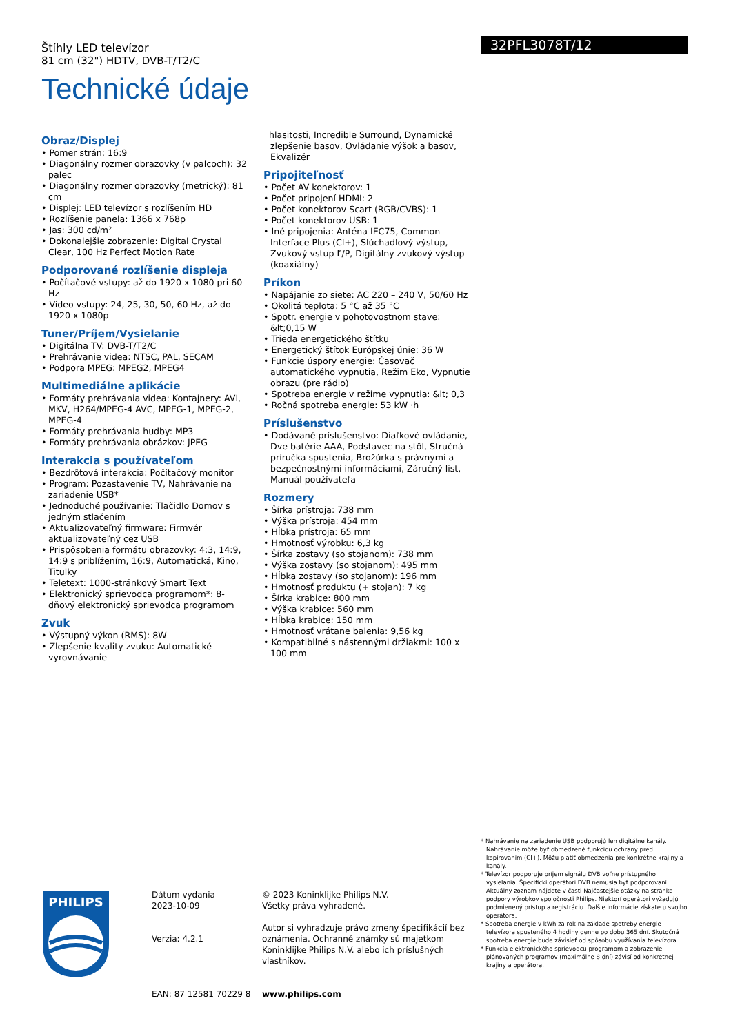Štíhly LED televízor
81 cm (32") HDTV, DVB-T/T2/C
Technické údaje
32PFL3078T/12
Obraz/Displej
• Pomer strán: 16:9
• Diagonálny rozmer obrazovky (v palcoch): 32 palec
• Diagonálny rozmer obrazovky (metrický): 81 cm
• Displej: LED televízor s rozlíšením HD
• Rozlíšenie panela: 1366 x 768p
• Jas: 300 cd/m²
• Dokonalejšie zobrazenie: Digital Crystal Clear, 100 Hz Perfect Motion Rate
Podporované rozlíšenie displeja
• Počítačové vstupy: až do 1920 x 1080 pri 60 Hz
• Video vstupy: 24, 25, 30, 50, 60 Hz, až do 1920 x 1080p
Tuner/Príjem/Vysielanie
• Digitálna TV: DVB-T/T2/C
• Prehrávanie videa: NTSC, PAL, SECAM
• Podpora MPEG: MPEG2, MPEG4
Multimediálne aplikácie
• Formáty prehrávania videa: Kontajnery: AVI, MKV, H264/MPEG-4 AVC, MPEG-1, MPEG-2, MPEG-4
• Formáty prehrávania hudby: MP3
• Formáty prehrávania obrázkov: JPEG
Interakcia s používateľom
• Bezdrôtová interakcia: Počítačový monitor
• Program: Pozastavenie TV, Nahrávanie na zariadenie USB*
• Jednoduché používanie: Tlačidlo Domov s jedným stlačením
• Aktualizovateľný firmware: Firmvér aktualizovateľný cez USB
• Prispôsobenia formátu obrazovky: 4:3, 14:9, 14:9 s priblížením, 16:9, Automatická, Kino, Titulky
• Teletext: 1000-stránkový Smart Text
• Elektronický sprievodca programom*: 8-dňový elektronický sprievodca programom
Zvuk
• Výstupný výkon (RMS): 8W
• Zlepšenie kvality zvuku: Automatické vyrovnávanie
hlasitosti, Incredible Surround, Dynamické zlepšenie basov, Ovládanie výšok a basov, Ekvalizér
Pripojiteľnosť
• Počet AV konektorov: 1
• Počet pripojení HDMI: 2
• Počet konektorov Scart (RGB/CVBS): 1
• Počet konektorov USB: 1
• Iné pripojenia: Anténa IEC75, Common Interface Plus (CI+), Slúchadlový výstup, Zvukový vstup Ľ/P, Digitálny zvukový výstup (koaxiálny)
Príkon
• Napájanie zo siete: AC 220 – 240 V, 50/60 Hz
• Okolitá teplota: 5 °C až 35 °C
• Spotr. energie v pohotovostnom stave: &lt;0,15 W
• Trieda energetického štítku
• Energetický štítok Európskej únie: 36 W
• Funkcie úspory energie: Časovač automatického vypnutia, Režim Eko, Vypnutie obrazu (pre rádio)
• Spotreba energie v režime vypnutia: &lt; 0,3
• Ročná spotreba energie: 53 kW ·h
Príslušenstvo
• Dodávané príslušenstvo: Diaľkové ovládanie, Dve batérie AAA, Podstavec na stôl, Stručná príručka spustenia, Brožúrka s právnymi a bezpečnostnými informáciami, Záručný list, Manuál používateľa
Rozmery
• Šírka prístroja: 738 mm
• Výška prístroja: 454 mm
• Hĺbka prístroja: 65 mm
• Hmotnosť výrobku: 6,3 kg
• Šírka zostavy (so stojanom): 738 mm
• Výška zostavy (so stojanom): 495 mm
• Hĺbka zostavy (so stojanom): 196 mm
• Hmotnosť produktu (+ stojan): 7 kg
• Šírka krabice: 800 mm
• Výška krabice: 560 mm
• Hĺbka krabice: 150 mm
• Hmotnosť vrátane balenia: 9,56 kg
• Kompatibilné s nástennými držiakmi: 100 x 100 mm
* Nahrávanie na zariadenie USB podporujú len digitálne kanály. Nahrávanie môže byť obmedzené funkciou ochrany pred kopírovaním (CI+). Môžu platiť obmedzenia pre konkrétne krajiny a kanály.
* Televízor podporuje príjem signálu DVB voľne prístupného vysielania. Špecifickí operátori DVB nemusia byť podporovaní. Aktuálny zoznam nájdete v časti Najčastejšie otázky na stránke podpory výrobkov spoločnosti Philips. Niektorí operátori vyžadujú podmienený prístup a registráciu. Ďalšie informácie získate u svojho operátora.
* Spotreba energie v kWh za rok na základe spotreby energie televízora spusteného 4 hodiny denne po dobu 365 dní. Skutočná spotreba energie bude závisieť od spôsobu využívania televízora.
* Funkcia elektronického sprievodcu programom a zobrazenie plánovaných programov (maximálne 8 dní) závisí od konkrétnej krajiny a operátora.
PHILIPS
Dátum vydania
2023-10-09
Verzia: 4.2.1
EAN: 87 12581 70229 8
© 2023 Koninklijke Philips N.V.
Všetky práva vyhradené.
Autor si vyhradzuje právo zmeny špecifikácií bez oznámenia. Ochranné známky sú majetkom Koninklijke Philips N.V. alebo ich príslušných vlastníkov.
www.philips.com